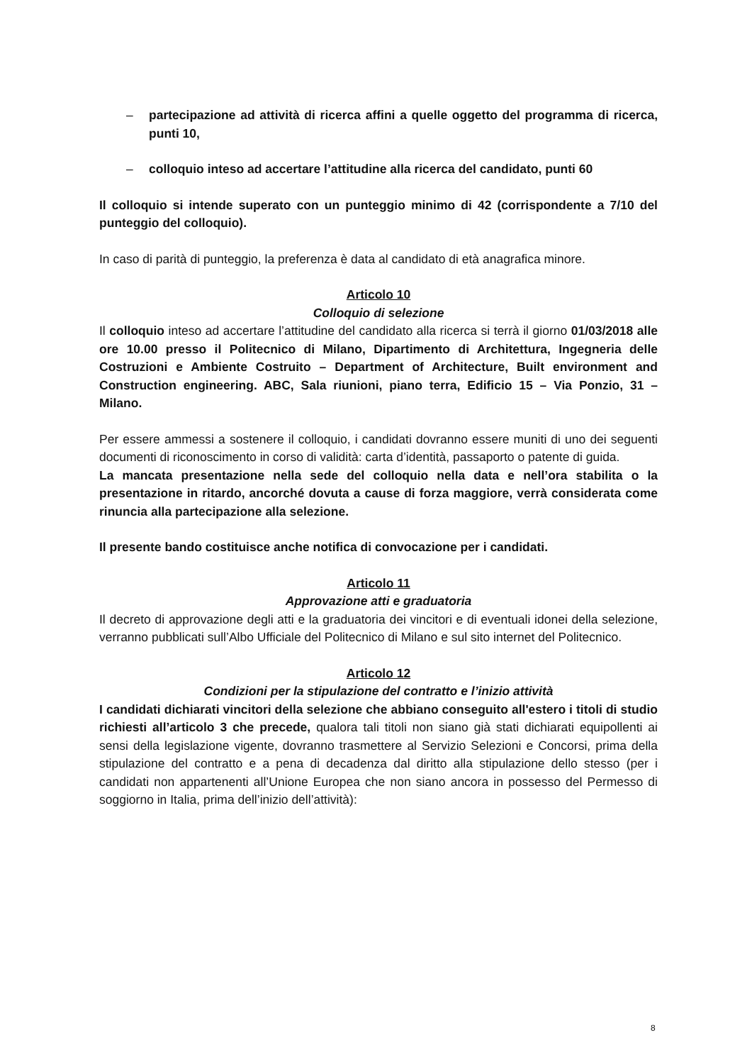– partecipazione ad attività di ricerca affini a quelle oggetto del programma di ricerca, punti 10,
– colloquio inteso ad accertare l’attitudine alla ricerca del candidato, punti 60
Il colloquio si intende superato con un punteggio minimo di 42 (corrispondente a 7/10 del punteggio del colloquio).
In caso di parità di punteggio, la preferenza è data al candidato di età anagrafica minore.
Articolo 10
Colloquio di selezione
Il colloquio inteso ad accertare l’attitudine del candidato alla ricerca si terrà il giorno 01/03/2018 alle ore 10.00 presso il Politecnico di Milano, Dipartimento di Architettura, Ingegneria delle Costruzioni e Ambiente Costruito – Department of Architecture, Built environment and Construction engineering. ABC, Sala riunioni, piano terra, Edificio 15 – Via Ponzio, 31 – Milano.
Per essere ammessi a sostenere il colloquio, i candidati dovranno essere muniti di uno dei seguenti documenti di riconoscimento in corso di validità: carta d’identità, passaporto o patente di guida.
La mancata presentazione nella sede del colloquio nella data e nell’ora stabilita o la presentazione in ritardo, ancorché dovuta a cause di forza maggiore, verrà considerata come rinuncia alla partecipazione alla selezione.
Il presente bando costituisce anche notifica di convocazione per i candidati.
Articolo 11
Approvazione atti e graduatoria
Il decreto di approvazione degli atti e la graduatoria dei vincitori e di eventuali idonei della selezione, verranno pubblicati sull’Albo Ufficiale del Politecnico di Milano e sul sito internet del Politecnico.
Articolo 12
Condizioni per la stipulazione del contratto e l’inizio attività
I candidati dichiarati vincitori della selezione che abbiano conseguito all'estero i titoli di studio richiesti all’articolo 3 che precede, qualora tali titoli non siano già stati dichiarati equipollenti ai sensi della legislazione vigente, dovranno trasmettere al Servizio Selezioni e Concorsi, prima della stipulazione del contratto e a pena di decadenza dal diritto alla stipulazione dello stesso (per i candidati non appartenenti all’Unione Europea che non siano ancora in possesso del Permesso di soggiorno in Italia, prima dell’inizio dell’attività):
8